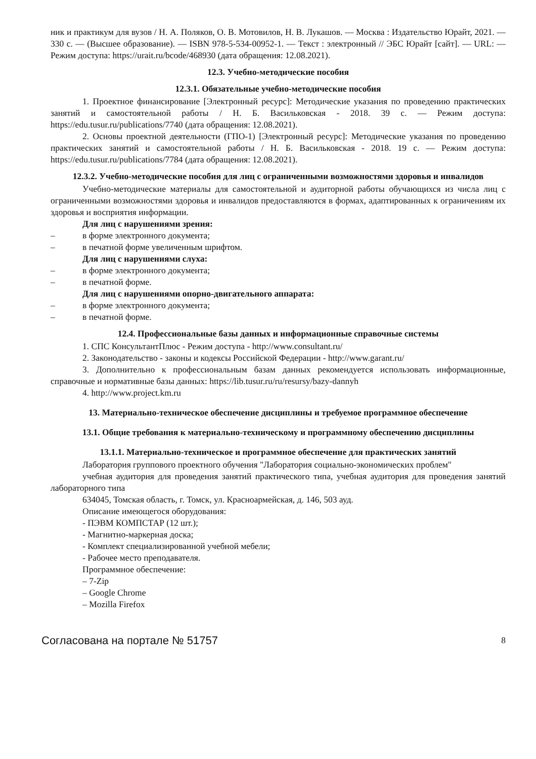ник и практикум для вузов / Н. А. Поляков, О. В. Мотовилов, Н. В. Лукашов. — Москва : Издательство Юрайт, 2021. — 330 с. — (Высшее образование). — ISBN 978-5-534-00952-1. — Текст : электронный // ЭБС Юрайт [сайт]. — URL: — Режим доступа: https://urait.ru/bcode/468930 (дата обращения: 12.08.2021).
12.3. Учебно-методические пособия
12.3.1. Обязательные учебно-методические пособия
1. Проектное финансирование [Электронный ресурс]: Методические указания по проведению практических занятий и самостоятельной работы / Н. Б. Васильковская - 2018. 39 с. — Режим доступа: https://edu.tusur.ru/publications/7740 (дата обращения: 12.08.2021).
2. Основы проектной деятельности (ГПО-1) [Электронный ресурс]: Методические указания по проведению практических занятий и самостоятельной работы / Н. Б. Васильковская - 2018. 19 с. — Режим доступа: https://edu.tusur.ru/publications/7784 (дата обращения: 12.08.2021).
12.3.2. Учебно-методические пособия для лиц с ограниченными возможностями здоровья и инвалидов
Учебно-методические материалы для самостоятельной и аудиторной работы обучающихся из числа лиц с ограниченными возможностями здоровья и инвалидов предоставляются в формах, адаптированных к ограничениям их здоровья и восприятия информации.
Для лиц с нарушениями зрения:
– в форме электронного документа;
– в печатной форме увеличенным шрифтом.
Для лиц с нарушениями слуха:
– в форме электронного документа;
– в печатной форме.
Для лиц с нарушениями опорно-двигательного аппарата:
– в форме электронного документа;
– в печатной форме.
12.4. Профессиональные базы данных и информационные справочные системы
1. СПС КонсультантПлюс - Режим доступа - http://www.consultant.ru/
2. Законодательство - законы и кодексы Российской Федерации - http://www.garant.ru/
3. Дополнительно к профессиональным базам данных рекомендуется использовать информационные, справочные и нормативные базы данных: https://lib.tusur.ru/ru/resursy/bazy-dannyh
4. http://www.project.km.ru
13. Материально-техническое обеспечение дисциплины и требуемое программное обеспечение
13.1. Общие требования к материально-техническому и программному обеспечению дисциплины
13.1.1. Материально-техническое и программное обеспечение для практических занятий
Лаборатория группового проектного обучения "Лаборатория социально-экономических проблем"
учебная аудитория для проведения занятий практического типа, учебная аудитория для проведения занятий лабораторного типа
634045, Томская область, г. Томск, ул. Красноармейская, д. 146, 503 ауд.
Описание имеющегося оборудования:
- ПЭВМ КОМПСТАР (12 шт.);
- Магнитно-маркерная доска;
- Комплект специализированной учебной мебели;
- Рабочее место преподавателя.
Программное обеспечение:
– 7-Zip
– Google Chrome
– Mozilla Firefox
Согласована на портале № 51757 8